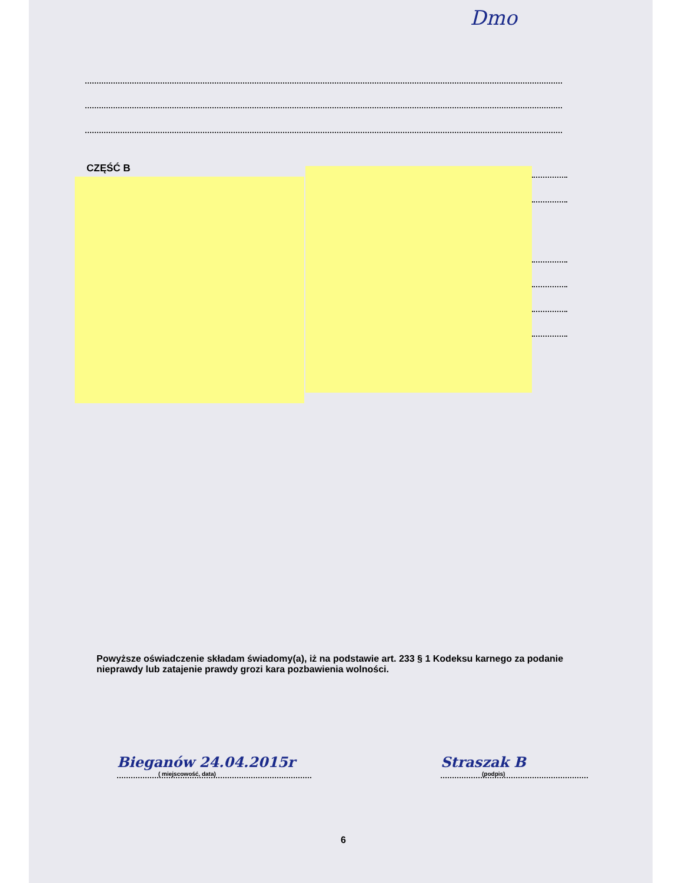Dmo
CZĘŚĆ B
Powyższe oświadczenie składam świadomy(a), iż na podstawie art. 233 § 1 Kodeksu karnego za podanie nieprawdy lub zatajenie prawdy grozi kara pozbawienia wolności.
Bieganów 24.04.2015r
( miejscowość, data)
Straszak B
(podpis)
6